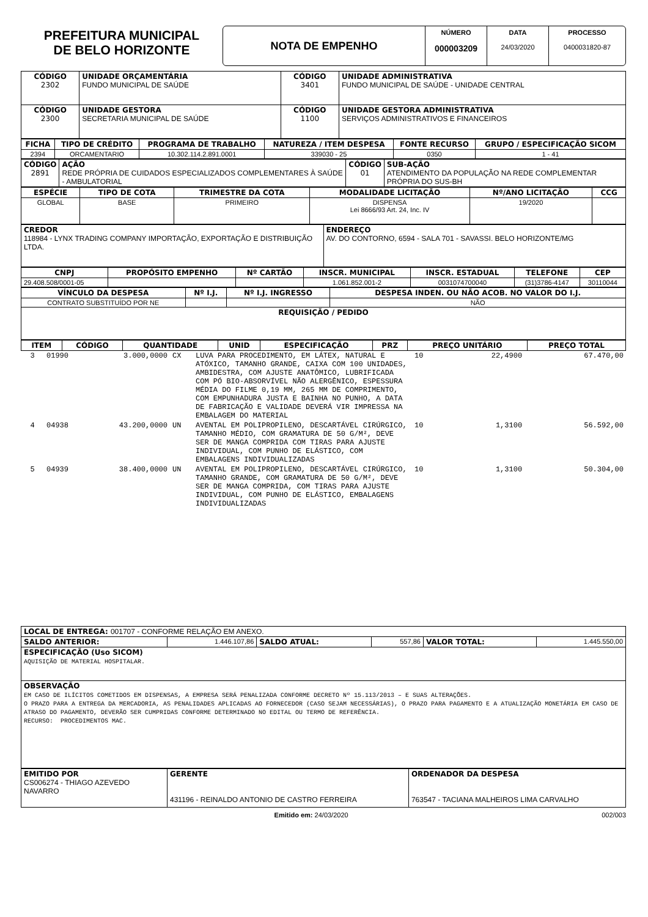PREFEITURA MUNICIPAL
DE BELO HORIZONTE
NOTA DE EMPENHO
NÚMERO
000003209
DATA
24/03/2020
PROCESSO
0400031820-87
| CÓDIGO 2302 | UNIDADE ORÇAMENTÁRIA FUNDO MUNICIPAL DE SAÚDE | CÓDIGO 3401 | UNIDADE ADMINISTRATIVA FUNDO MUNICIPAL DE SAÚDE - UNIDADE CENTRAL |
| --- | --- | --- | --- |
| CÓDIGO 2300 | UNIDADE GESTORA SECRETARIA MUNICIPAL DE SAÚDE | CÓDIGO 1100 | UNIDADE GESTORA ADMINISTRATIVA SERVIÇOS ADMINISTRATIVOS E FINANCEIROS |
| FICHA | TIPO DE CRÉDITO | PROGRAMA DE TRABALHO | NATUREZA / ITEM DESPESA | FONTE RECURSO | GRUPO / ESPECIFICAÇÃO SICOM |
| --- | --- | --- | --- | --- | --- |
| 2394 | ORCAMENTARIO | 10.302.114.2.891.0001 | 339030 - 25 | 0350 | 1 - 41 |
| CÓDIGO 2891 | AÇÃO REDE PRÓPRIA DE CUIDADOS ESPECIALIZADOS COMPLEMENTARES À SAÚDE - AMBULATORIAL | CÓDIGO 01 | SUB-AÇÃO ATENDIMENTO DA POPULAÇÃO NA REDE COMPLEMENTAR PRÓPRIA DO SUS-BH |
| --- | --- | --- | --- |
| ESPÉCIE | TIPO DE COTA | TRIMESTRE DA COTA | MODALIDADE LICITAÇÃO | Nº/ANO LICITAÇÃO | CCG |
| --- | --- | --- | --- | --- | --- |
| GLOBAL | BASE | PRIMEIRO | DISPENSA Lei 8666/93 Art. 24, Inc. IV | 19/2020 | |
| CREDOR 118984 - LYNX TRADING COMPANY IMPORTAÇÃO, EXPORTAÇÃO E DISTRIBUIÇÃO LTDA. | ENDEREÇO AV. DO CONTORNO, 6594 - SALA 701 - SAVASSI. BELO HORIZONTE/MG |
| --- | --- |
| CNPJ | PROPÓSITO EMPENHO | Nº CARTÃO | INSCR. MUNICIPAL | INSCR. ESTADUAL | TELEFONE | CEP |
| --- | --- | --- | --- | --- | --- | --- |
| 29.408.508/0001-05 | | | 1.061.852.001-2 | 0031074700040 | (31)3786-4147 | 30110044 |
| VÍNCULO DA DESPESA | Nº I.J. | Nº I.J. INGRESSO | DESPESA INDEN. OU NÃO ACOB. NO VALOR DO I.J. |
| --- | --- | --- | --- |
| CONTRATO SUBSTITUÍDO POR NE | | | NÃO |
| REQUISIÇÃO / PEDIDO | | | |
| ITEM | CÓDIGO | QUANTIDADE | UNID | ESPECIFICAÇÃO | PRZ | PREÇO UNITÁRIO | PREÇO TOTAL |
| --- | --- | --- | --- | --- | --- | --- | --- |
| 3 | 01990 | 3.000,0000 | CX | LUVA PARA PROCEDIMENTO, EM LÁTEX, NATURAL E ATÓXICO, TAMANHO GRANDE, CAIXA COM 100 UNIDADES, AMBIDESTRA, COM AJUSTE ANATÔMICO, LUBRIFICADA COM PÓ BIO-ABSORVÍVEL NÃO ALERGÊNICO, ESPESSURA MÉDIA DO FILME 0,19 MM, 265 MM DE COMPRIMENTO, COM EMPUNHADURA JUSTA E BAINHA NO PUNHO, A DATA DE FABRICAÇÃO E VALIDADE DEVERÁ VIR IMPRESSA NA EMBALAGEM DO MATERIAL | 10 | 22,4900 | 67.470,00 |
| 4 | 04938 | 43.200,0000 | UN | AVENTAL EM POLIPROPILENO, DESCARTÁVEL CIRÚRGICO, TAMANHO MÉDIO, COM GRAMATURA DE 50 G/M², DEVE SER DE MANGA COMPRIDA COM TIRAS PARA AJUSTE INDIVIDUAL, COM PUNHO DE ELÁSTICO, COM EMBALAGENS INDIVIDUALIZADAS | 10 | 1,3100 | 56.592,00 |
| 5 | 04939 | 38.400,0000 | UN | AVENTAL EM POLIPROPILENO, DESCARTÁVEL CIRÚRGICO, TAMANHO GRANDE, COM GRAMATURA DE 50 G/M², DEVE SER DE MANGA COMPRIDA, COM TIRAS PARA AJUSTE INDIVIDUAL, COM PUNHO DE ELÁSTICO, EMBALAGENS INDIVIDUALIZADAS | 10 | 1,3100 | 50.304,00 |
| LOCAL DE ENTREGA: 001707 - CONFORME RELAÇÃO EM ANEXO. | | | | | |
| --- | --- | --- | --- | --- | --- |
| SALDO ANTERIOR: | 1.446.107,86 | SALDO ATUAL: | 557,86 | VALOR TOTAL: | 1.445.550,00 |
| ESPECIFICAÇÃO (Uso SICOM) AQUISIÇÃO DE MATERIAL HOSPITALAR. | | | | | |
| OBSERVAÇÃO EM CASO DE ILÍCITOS COMETIDOS EM DISPENSAS, A EMPRESA SERÁ PENALIZADA CONFORME DECRETO Nº 15.113/2013 – E SUAS ALTERAÇÕES. O PRAZO PARA A ENTREGA DA MERCADORIA, AS PENALIDADES APLICADAS AO FORNECEDOR (CASO SEJAM NECESSÁRIAS), O PRAZO PARA PAGAMENTO E A ATUALIZAÇÃO MONETÁRIA EM CASO DE ATRASO DO PAGAMENTO, DEVERÃO SER CUMPRIDAS CONFORME DETERMINADO NO EDITAL OU TERMO DE REFERÊNCIA. RECURSO: PROCEDIMENTOS MAC. | | | | | |
| EMITIDO POR CS006274 - THIAGO AZEVEDO NAVARRO | GERENTE 431196 - REINALDO ANTONIO DE CASTRO FERREIRA | ORDENADOR DA DESPESA 763547 - TACIANA MALHEIROS LIMA CARVALHO |
| --- | --- | --- |
Emitido em: 24/03/2020 002/003